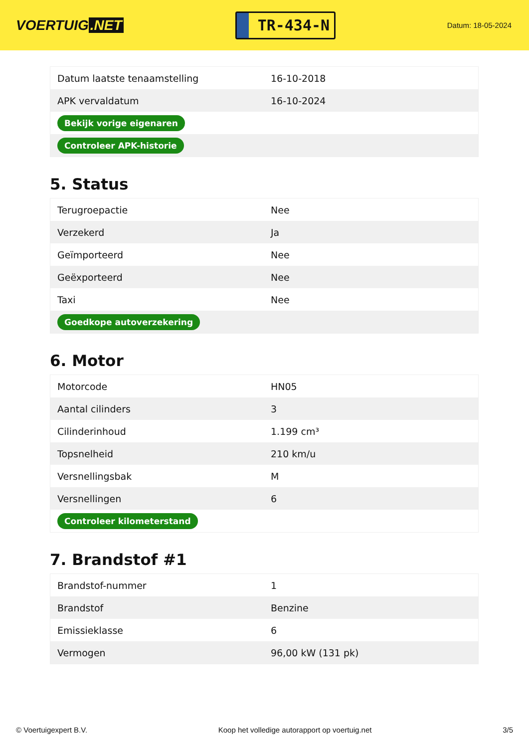VOERTUIG.NET
TR-434-N
Datum: 18-05-2024
| Datum laatste tenaamstelling | 16-10-2018 |
| APK vervaldatum | 16-10-2024 |
| Bekijk vorige eigenaren | |
| Controleer APK-historie | |
5. Status
| Terugroepactie | Nee |
| Verzekerd | Ja |
| Geïmporteerd | Nee |
| Geëxporteerd | Nee |
| Taxi | Nee |
| Goedkope autoverzekering | |
6. Motor
| Motorcode | HN05 |
| Aantal cilinders | 3 |
| Cilinderinhoud | 1.199 cm³ |
| Topsnelheid | 210 km/u |
| Versnellingsbak | M |
| Versnellingen | 6 |
| Controleer kilometerstand | |
7. Brandstof #1
| Brandstof-nummer | 1 |
| Brandstof | Benzine |
| Emissieklasse | 6 |
| Vermogen | 96,00 kW (131 pk) |
© Voertuigexpert B.V. Koop het volledige autorapport op voertuig.net 3/5